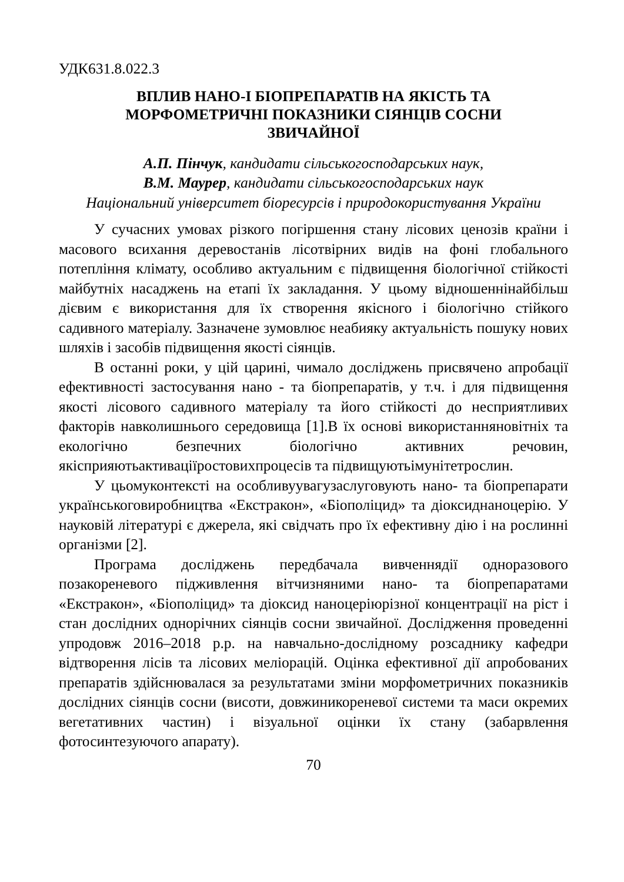УДК631.8.022.3
ВПЛИВ НАНО-І БІОПРЕПАРАТІВ НА ЯКІСТЬ ТА
МОРФОМЕТРИЧНІ ПОКАЗНИКИ СІЯНЦІВ СОСНИ
ЗВИЧАЙНОЇ
А.П. Пінчук, кандидати сільськогосподарських наук,
В.М. Маурер, кандидати сільськогосподарських наук
Національний університет біоресурсів і природокористування України
У сучасних умовах різкого погіршення стану лісових ценозів країни і масового всихання деревостанів лісотвірних видів на фоні глобального потепління клімату, особливо актуальним є підвищення біологічної стійкості майбутніх насаджень на етапі їх закладання. У цьому відношеннінайбільш дієвим є використання для їх створення якісного і біологічно стійкого садивного матеріалу. Зазначене зумовлює неабияку актуальність пошуку нових шляхів і засобів підвищення якості сіянців.
В останні роки, у цій царині, чимало досліджень присвячено апробації ефективності застосування нано - та біопрепаратів, у т.ч. і для підвищення якості лісового садивного матеріалу та його стійкості до несприятливих факторів навколишнього середовища [1].В їх основі використанняновітніх та екологічно безпечних біологічно активних речовин, якісприяютьактиваціїростовихпроцесів та підвищуютьімунітетрослин.
У цьомуконтексті на особливуувагузаслуговують нано- та біопрепарати українськоговиробництва «Екстракон», «Біополіцид» та діоксиднаноцерію. У науковій літературі є джерела, які свідчать про їх ефективну дію і на рослинні організми [2].
Програма досліджень передбачала вивченнядії одноразового позакореневого підживлення вітчизняними нано- та біопрепаратами «Екстракон», «Біополіцид» та діоксид наноцеріюрізної концентрації на ріст і стан дослідних однорічних сіянців сосни звичайної. Дослідження проведенні упродовж 2016–2018 р.р. на навчально-дослідному розсаднику кафедри відтворення лісів та лісових меліорацій. Оцінка ефективної дії апробованих препаратів здійснювалася за результатами зміни морфометричних показників дослідних сіянців сосни (висоти, довжиникореневої системи та маси окремих вегетативних частин) і візуальної оцінки їх стану (забарвлення фотосинтезуючого апарату).
70